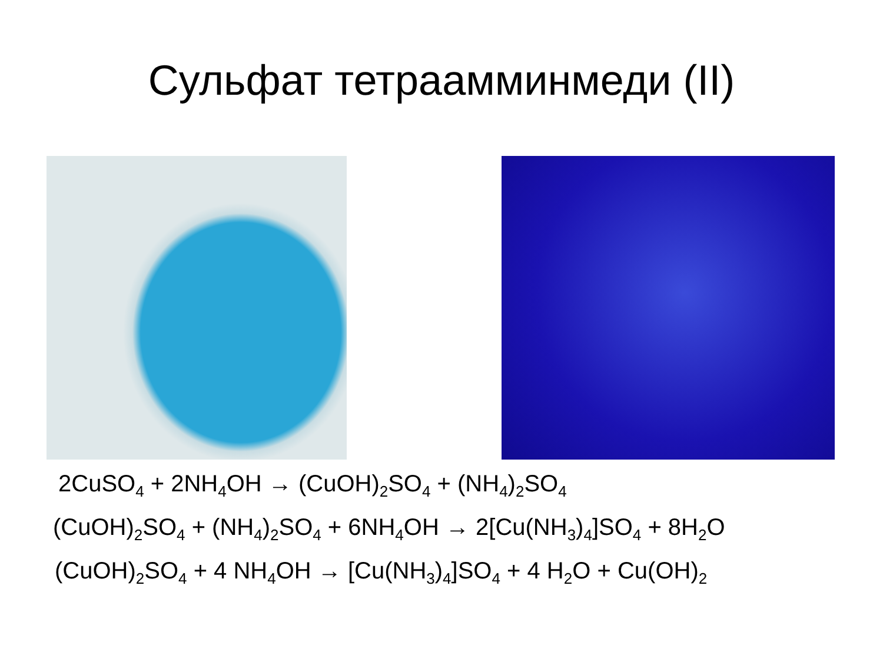Сульфат тетраамминмеди (II)
2CuSO<sub>4</sub> + 2NH<sub>4</sub>OH → (CuOH)<sub>2</sub>SO<sub>4</sub> + (NH<sub>4</sub>)<sub>2</sub>SO<sub>4</sub>
(CuOH)<sub>2</sub>SO<sub>4</sub> + (NH<sub>4</sub>)<sub>2</sub>SO<sub>4</sub> + 6NH<sub>4</sub>OH → 2[Cu(NH<sub>3</sub>)<sub>4</sub>]SO<sub>4</sub> + 8H<sub>2</sub>O
(CuOH)<sub>2</sub>SO<sub>4</sub> + 4 NH<sub>4</sub>OH → [Cu(NH<sub>3</sub>)<sub>4</sub>]SO<sub>4</sub> + 4 H<sub>2</sub>O + Cu(OH)<sub>2</sub>